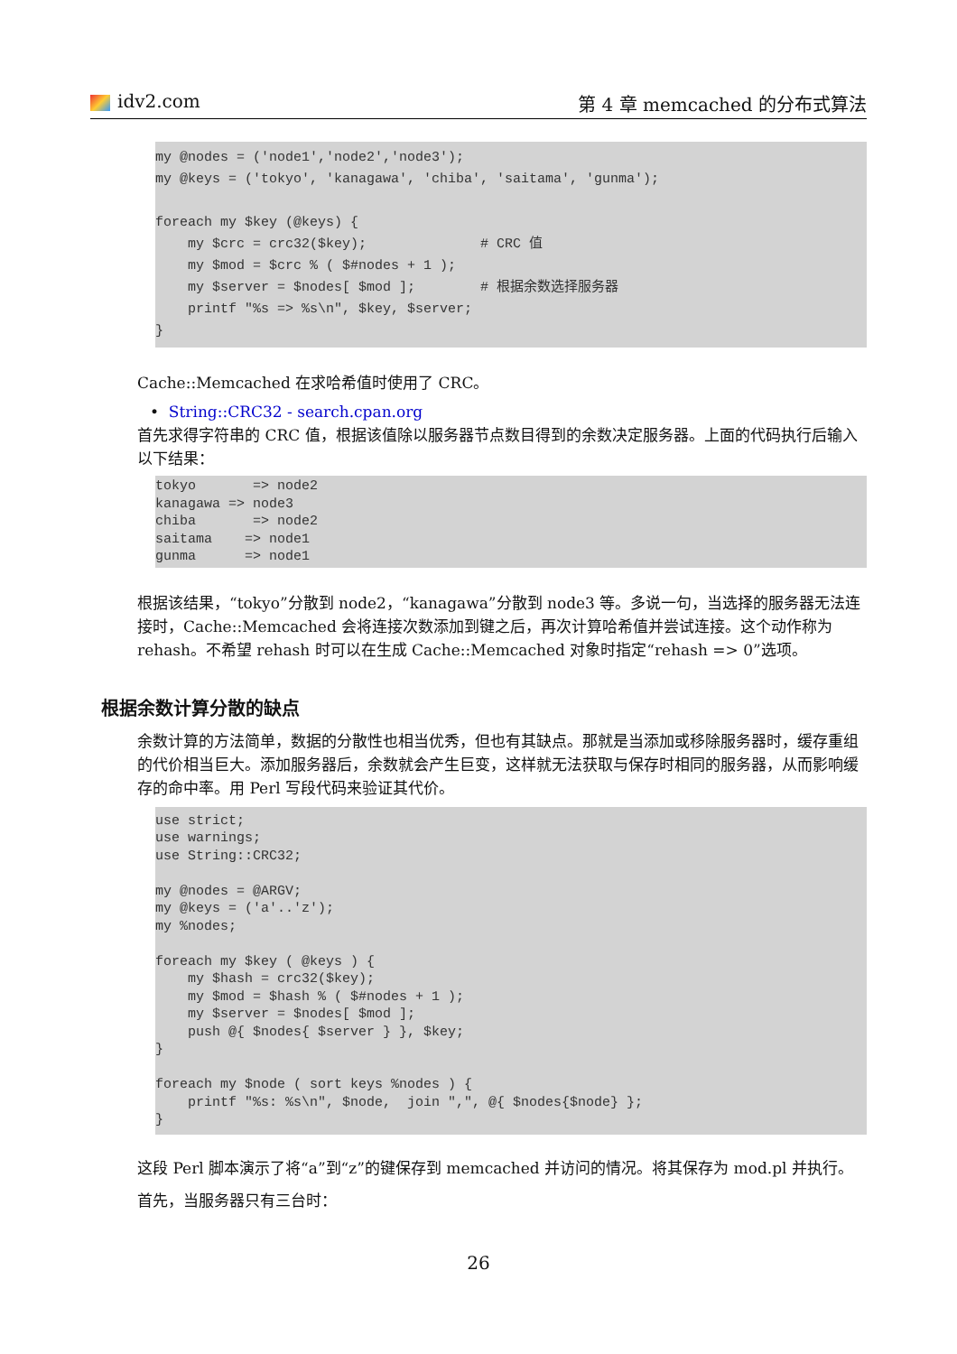idv2.com 第 4 章 memcached 的分布式算法
my @nodes = ('node1','node2','node3');
my @keys = ('tokyo', 'kanagawa', 'chiba', 'saitama', 'gunma');

foreach my $key (@keys) {
    my $crc = crc32($key);              # CRC 值
    my $mod = $crc % ( $#nodes + 1 );
    my $server = $nodes[ $mod ];        # 根据余数选择服务器
    printf "%s => %s\n", $key, $server;
}
Cache::Memcached 在求哈希值时使用了 CRC。
• String::CRC32 - search.cpan.org
首先求得字符串的 CRC 值，根据该值除以服务器节点数目得到的余数决定服务器。上面的代码执行后输入以下结果：
tokyo       => node2
kanagawa => node3
chiba       => node2
saitama    => node1
gunma      => node1
根据该结果，“tokyo”分散到 node2，“kanagawa”分散到 node3 等。多说一句，当选择的服务器无法连接时，Cache::Memcached 会将连接次数添加到键之后，再次计算哈希值并尝试连接。这个动作称为 rehash。不希望 rehash 时可以在生成 Cache::Memcached 对象时指定“rehash => 0”选项。
根据余数计算分散的缺点
余数计算的方法简单，数据的分散性也相当优秀，但也有其缺点。那就是当添加或移除服务器时，缓存重组的代价相当巨大。添加服务器后，余数就会产生巨变，这样就无法获取与保存时相同的服务器，从而影响缓存的命中率。用 Perl 写段代码来验证其代价。
use strict;
use warnings;
use String::CRC32;

my @nodes = @ARGV;
my @keys = ('a'..'z');
my %nodes;

foreach my $key ( @keys ) {
    my $hash = crc32($key);
    my $mod = $hash % ( $#nodes + 1 );
    my $server = $nodes[ $mod ];
    push @{ $nodes{ $server } }, $key;
}

foreach my $node ( sort keys %nodes ) {
    printf "%s: %s\n", $node,  join ",", @{ $nodes{$node} };
}
这段 Perl 脚本演示了将“a”到“z”的键保存到 memcached 并访问的情况。将其保存为 mod.pl 并执行。
首先，当服务器只有三台时：
26